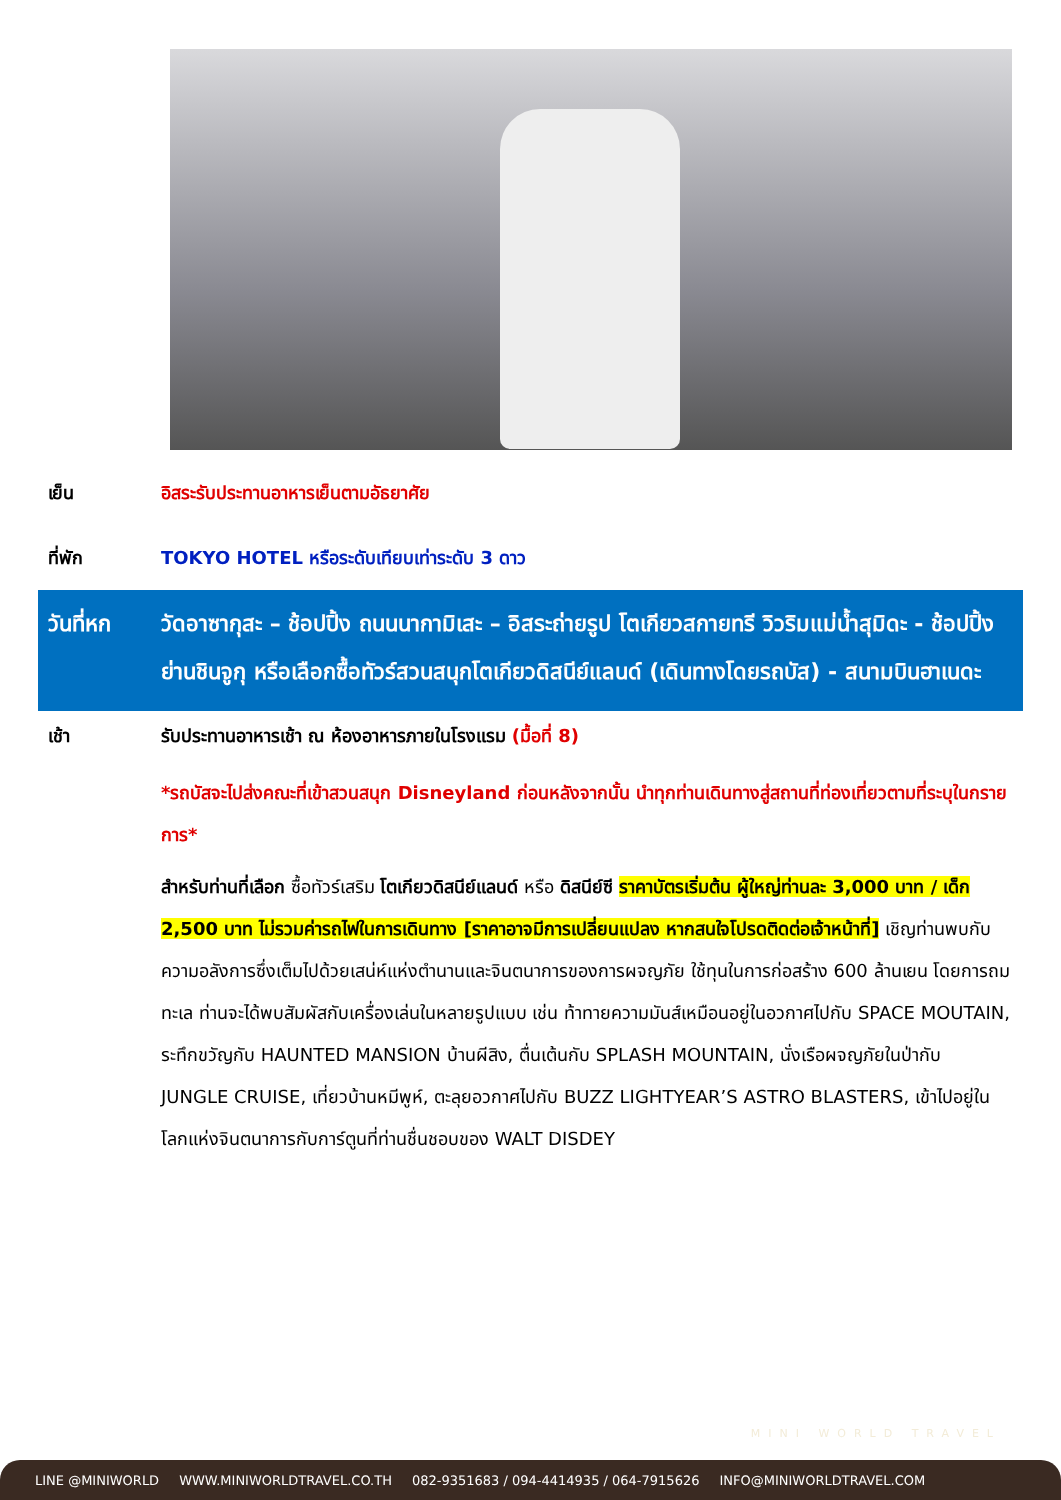เย็น อิสระรับประทานอาหารเย็นตามอัธยาศัย
ที่พัก TOKYO HOTEL หรือระดับเทียบเท่าระดับ 3 ดาว
วันที่หก วัดอาซากุสะ – ช้อปปิ้ง ถนนนากามิเสะ – อิสระถ่ายรูป โตเกียวสกายทรี วิวริมแม่น้ำสุมิดะ - ช้อปปิ้งย่านชินจูกุ หรือเลือกซื้อทัวร์สวนสนุกโตเกียวดิสนีย์แลนด์ (เดินทางโดยรถบัส) - สนามบินฮาเนดะ
เช้า รับประทานอาหารเช้า ณ ห้องอาหารภายในโรงแรม (มื้อที่ 8)
*รถบัสจะไปส่งคณะที่เข้าสวนสนุก Disneyland ก่อนหลังจากนั้น นำทุกท่านเดินทางสู่สถานที่ท่องเที่ยวตามที่ระบุในกรายการ*
สำหรับท่านที่เลือก ซื้อทัวร์เสริม โตเกียวดิสนีย์แลนด์ หรือ ดิสนีย์ซี ราคาบัตรเริ่มต้น ผู้ใหญ่ท่านละ 3,000 บาท / เด็ก 2,500 บาท ไม่รวมค่ารถไฟในการเดินทาง [ราคาอาจมีการเปลี่ยนแปลง หากสนใจโปรดติดต่อเจ้าหน้าที่] เชิญท่านพบกับความอลังการซึ่งเต็มไปด้วยเสน่ห์แห่งตำนานและจินตนาการของการผจญภัย ใช้ทุนในการก่อสร้าง 600 ล้านเยน โดยการถมทะเล ท่านจะได้พบสัมผัสกับเครื่องเล่นในหลายรูปแบบ เช่น ท้าทายความมันส์เหมือนอยู่ในอวกาศไปกับ SPACE MOUTAIN, ระทึกขวัญกับ HAUNTED MANSION บ้านผีสิง, ตื่นเต้นกับ SPLASH MOUNTAIN, นั่งเรือผจญภัยในป่ากับ JUNGLE CRUISE, เที่ยวบ้านหมีพูห์, ตะลุยอวกาศไปกับ BUZZ LIGHTYEAR’S ASTRO BLASTERS, เข้าไปอยู่ในโลกแห่งจินตนาการกับการ์ตูนที่ท่านชื่นชอบของ WALT DISDEY
MINI WORLD TRAVEL
LINE @MINIWORLD WWW.MINIWORLDTRAVEL.CO.TH 082-9351683 / 094-4414935 / 064-7915626 INFO@MINIWORLDTRAVEL.COM